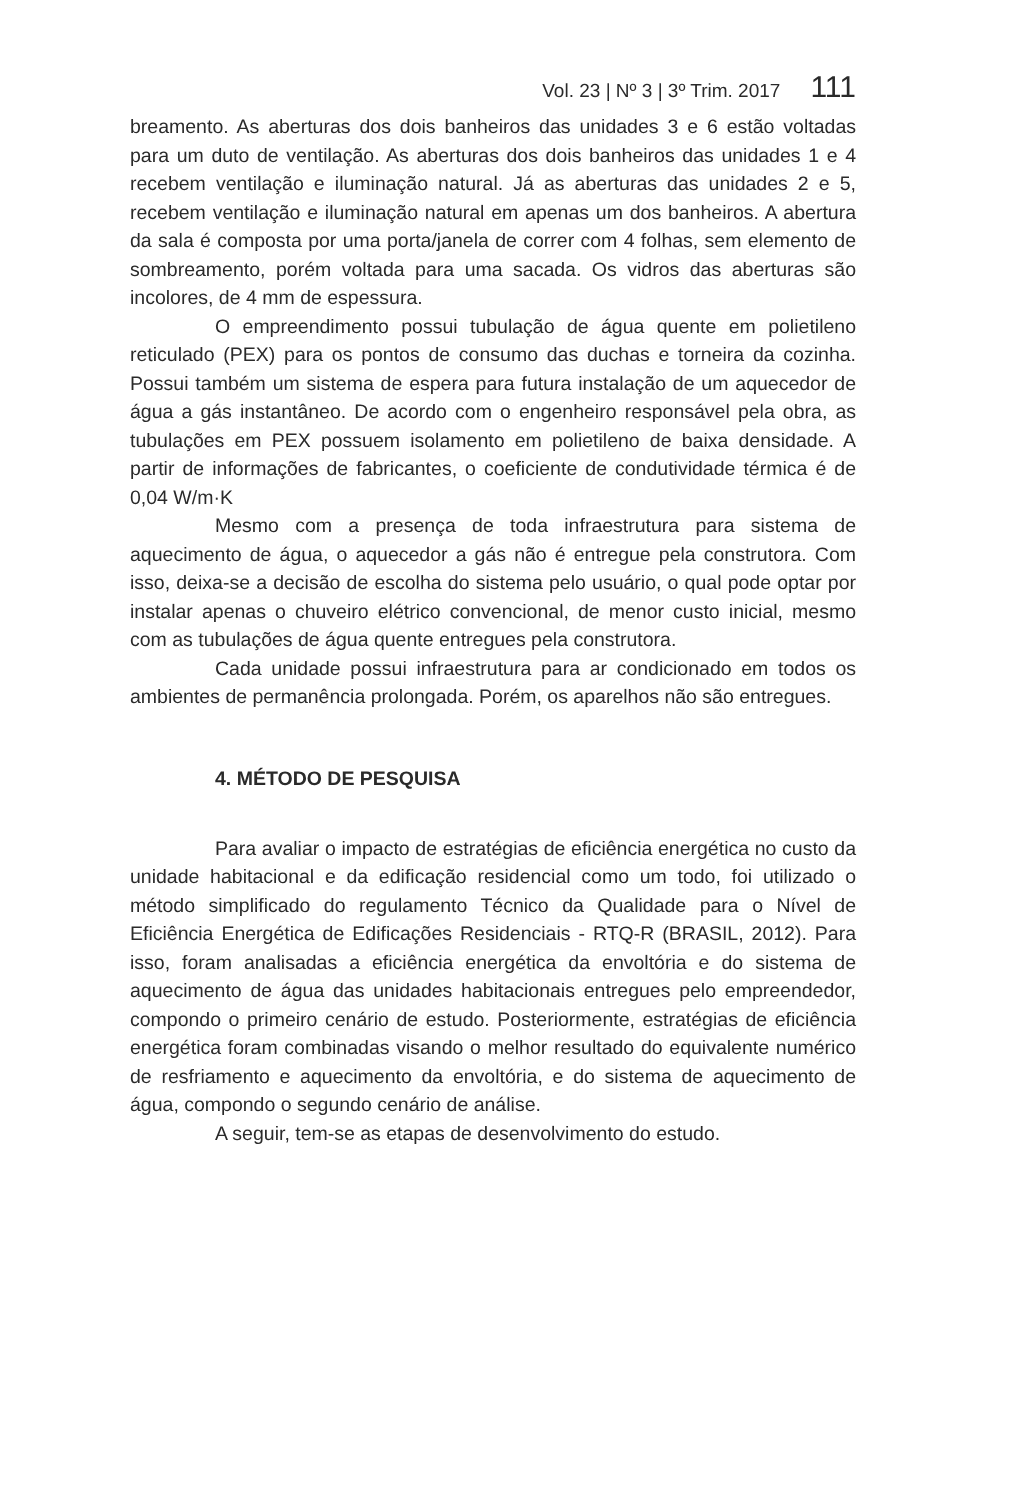Vol. 23 | Nº 3 | 3º Trim. 2017 111
breamento. As aberturas dos dois banheiros das unidades 3 e 6 estão voltadas para um duto de ventilação. As aberturas dos dois banheiros das unidades 1 e 4 recebem ventilação e iluminação natural. Já as aberturas das unidades 2 e 5, recebem ventilação e iluminação natural em apenas um dos banheiros. A abertura da sala é composta por uma porta/janela de correr com 4 folhas, sem elemento de sombreamento, porém voltada para uma sacada. Os vidros das aberturas são incolores, de 4 mm de espessura.
O empreendimento possui tubulação de água quente em polietileno reticulado (PEX) para os pontos de consumo das duchas e torneira da cozinha. Possui também um sistema de espera para futura instalação de um aquecedor de água a gás instantâneo. De acordo com o engenheiro responsável pela obra, as tubulações em PEX possuem isolamento em polietileno de baixa densidade. A partir de informações de fabricantes, o coeficiente de condutividade térmica é de 0,04 W/m·K
Mesmo com a presença de toda infraestrutura para sistema de aquecimento de água, o aquecedor a gás não é entregue pela construtora. Com isso, deixa-se a decisão de escolha do sistema pelo usuário, o qual pode optar por instalar apenas o chuveiro elétrico convencional, de menor custo inicial, mesmo com as tubulações de água quente entregues pela construtora.
Cada unidade possui infraestrutura para ar condicionado em todos os ambientes de permanência prolongada. Porém, os aparelhos não são entregues.
4. MÉTODO DE PESQUISA
Para avaliar o impacto de estratégias de eficiência energética no custo da unidade habitacional e da edificação residencial como um todo, foi utilizado o método simplificado do regulamento Técnico da Qualidade para o Nível de Eficiência Energética de Edificações Residenciais - RTQ-R (BRASIL, 2012). Para isso, foram analisadas a eficiência energética da envoltória e do sistema de aquecimento de água das unidades habitacionais entregues pelo empreendedor, compondo o primeiro cenário de estudo. Posteriormente, estratégias de eficiência energética foram combinadas visando o melhor resultado do equivalente numérico de resfriamento e aquecimento da envoltória, e do sistema de aquecimento de água, compondo o segundo cenário de análise.
A seguir, tem-se as etapas de desenvolvimento do estudo.